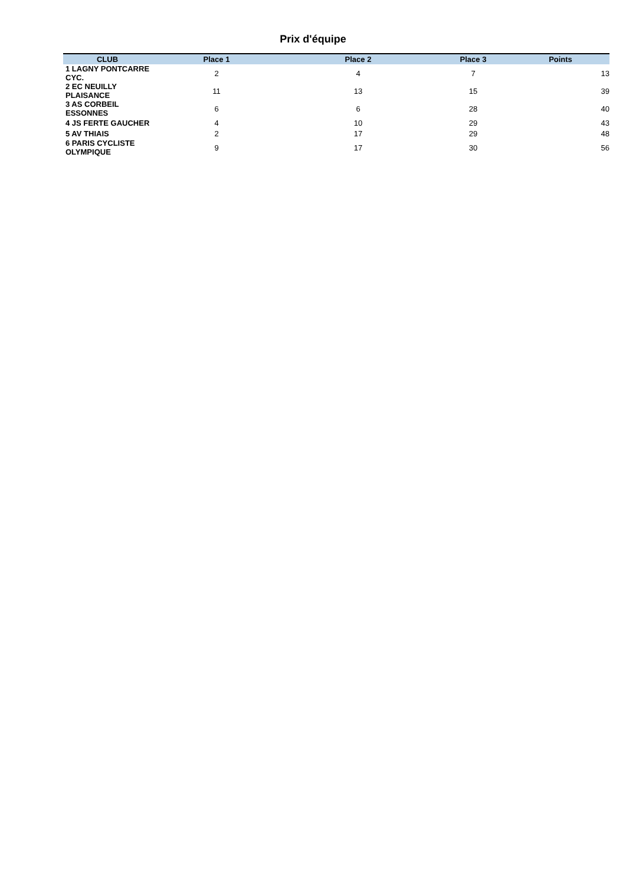Prix d'équipe
| CLUB | Place 1 | Place 2 | Place 3 | Points |
| --- | --- | --- | --- | --- |
| 1 LAGNY PONTCARRE CYC. | 2 | 4 | 7 | 13 |
| 2 EC NEUILLY PLAISANCE | 11 | 13 | 15 | 39 |
| 3 AS CORBEIL ESSONNES | 6 | 6 | 28 | 40 |
| 4 JS FERTE GAUCHER | 4 | 10 | 29 | 43 |
| 5 AV THIAIS | 2 | 17 | 29 | 48 |
| 6 PARIS CYCLISTE OLYMPIQUE | 9 | 17 | 30 | 56 |